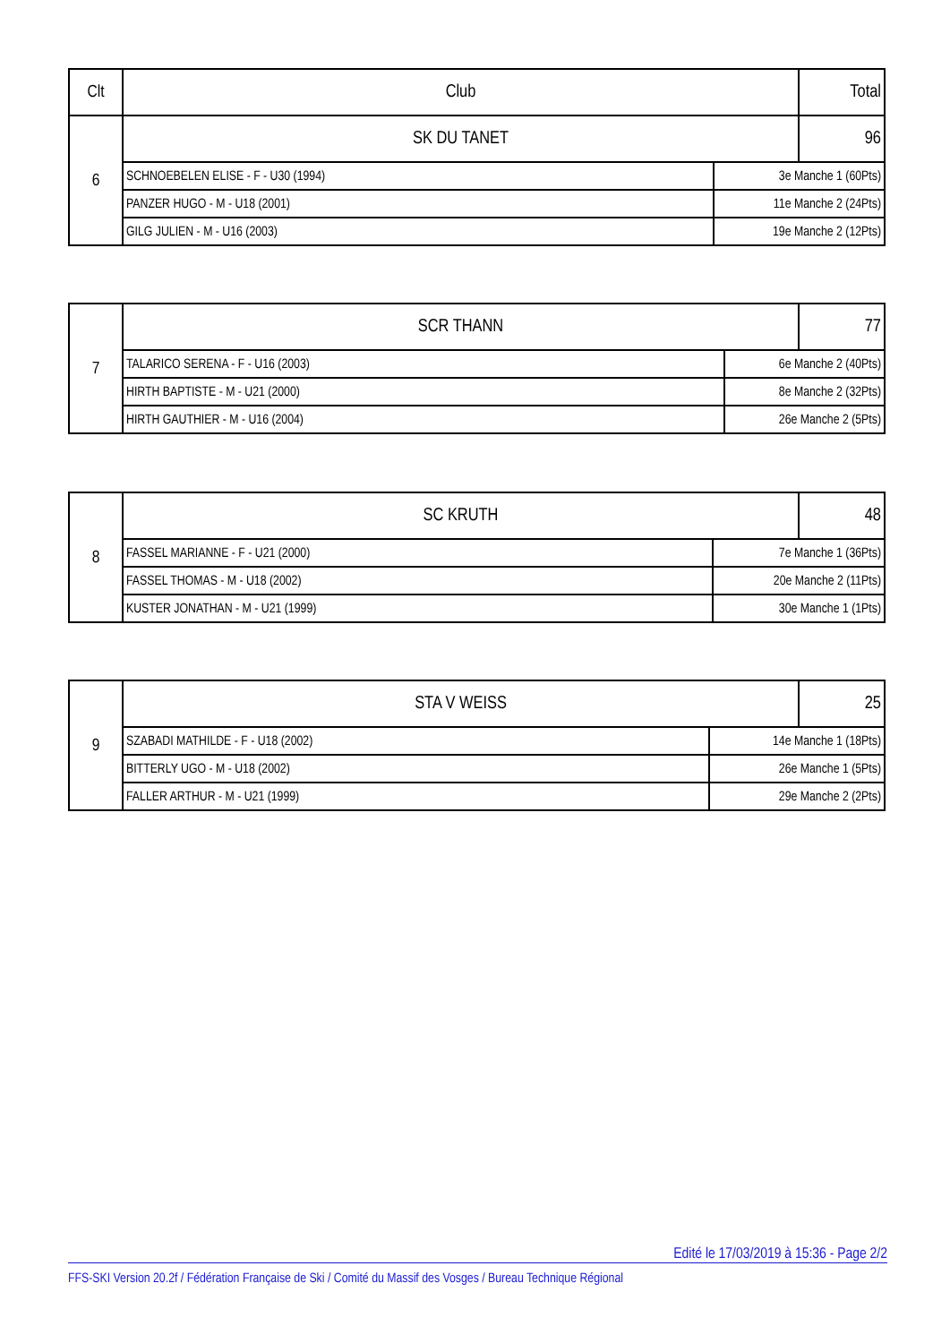| Clt | Club | | Total |
| --- | --- | --- | --- |
| 6 | SK DU TANET | | 96 |
| | SCHNOEBELEN ELISE - F - U30 (1994) | 3e Manche 1 (60Pts) | |
| | PANZER HUGO - M - U18 (2001) | 11e Manche 2 (24Pts) | |
| | GILG JULIEN - M - U16 (2003) | 19e Manche 2 (12Pts) | |
| 7 | SCR THANN | | 77 |
| | TALARICO SERENA - F - U16 (2003) | 6e Manche 2 (40Pts) | |
| | HIRTH BAPTISTE - M - U21 (2000) | 8e Manche 2 (32Pts) | |
| | HIRTH GAUTHIER - M - U16 (2004) | 26e Manche 2 (5Pts) | |
| 8 | SC KRUTH | | 48 |
| | FASSEL MARIANNE - F - U21 (2000) | 7e Manche 1 (36Pts) | |
| | FASSEL THOMAS - M - U18 (2002) | 20e Manche 2 (11Pts) | |
| | KUSTER JONATHAN - M - U21 (1999) | 30e Manche 1 (1Pts) | |
| 9 | STA V WEISS | | 25 |
| | SZABADI MATHILDE - F - U18 (2002) | 14e Manche 1 (18Pts) | |
| | BITTERLY UGO - M - U18 (2002) | 26e Manche 1 (5Pts) | |
| | FALLER ARTHUR - M - U21 (1999) | 29e Manche 2 (2Pts) | |
Edité le 17/03/2019 à 15:36 - Page 2/2
FFS-SKI Version 20.2f / Fédération Française de Ski / Comité du Massif des Vosges / Bureau Technique Régional